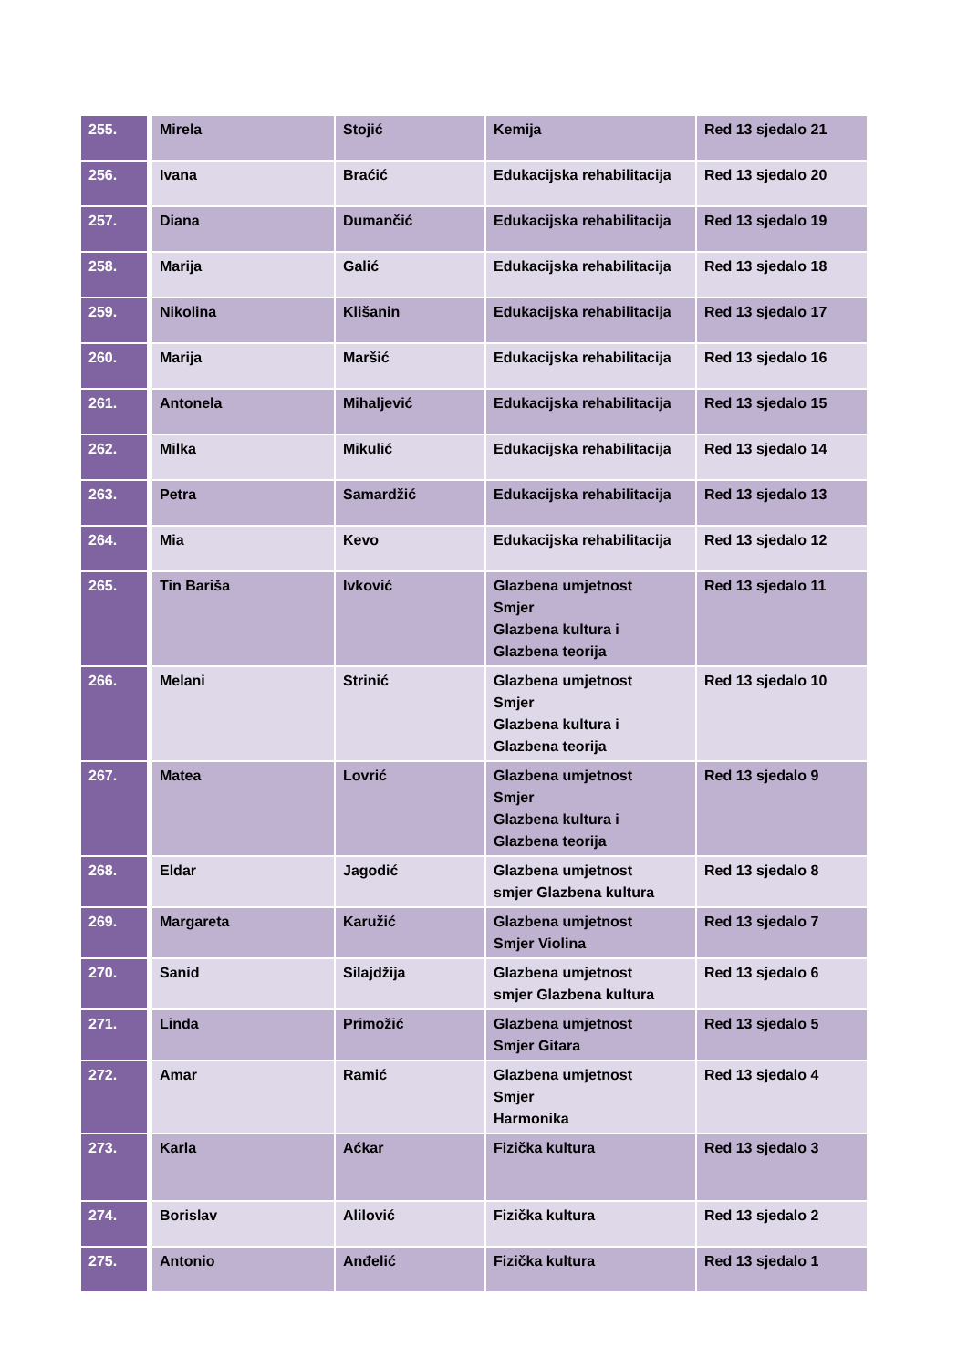| 255. | Mirela | Stojić | Kemija | Red 13 sjedalo 21 |
| 256. | Ivana | Braćić | Edukacijska rehabilitacija | Red 13 sjedalo 20 |
| 257. | Diana | Dumančić | Edukacijska rehabilitacija | Red 13 sjedalo 19 |
| 258. | Marija | Galić | Edukacijska rehabilitacija | Red 13 sjedalo 18 |
| 259. | Nikolina | Klišanin | Edukacijska rehabilitacija | Red 13 sjedalo 17 |
| 260. | Marija | Maršić | Edukacijska rehabilitacija | Red 13 sjedalo 16 |
| 261. | Antonela | Mihaljević | Edukacijska rehabilitacija | Red 13 sjedalo 15 |
| 262. | Milka | Mikulić | Edukacijska rehabilitacija | Red 13 sjedalo 14 |
| 263. | Petra | Samardžić | Edukacijska rehabilitacija | Red 13 sjedalo 13 |
| 264. | Mia | Kevo | Edukacijska rehabilitacija | Red 13 sjedalo 12 |
| 265. | Tin Bariša | Ivković | Glazbena umjetnost Smjer Glazbena kultura i Glazbena teorija | Red 13 sjedalo 11 |
| 266. | Melani | Strinić | Glazbena umjetnost Smjer Glazbena kultura i Glazbena teorija | Red 13 sjedalo 10 |
| 267. | Matea | Lovrić | Glazbena umjetnost Smjer Glazbena kultura i Glazbena teorija | Red 13 sjedalo 9 |
| 268. | Eldar | Jagodić | Glazbena umjetnost smjer Glazbena kultura | Red 13 sjedalo 8 |
| 269. | Margareta | Karužić | Glazbena umjetnost Smjer Violina | Red 13 sjedalo 7 |
| 270. | Sanid | Silajdžija | Glazbena umjetnost smjer Glazbena kultura | Red 13 sjedalo 6 |
| 271. | Linda | Primožić | Glazbena umjetnost Smjer Gitara | Red 13 sjedalo 5 |
| 272. | Amar | Ramić | Glazbena umjetnost Smjer Harmonika | Red 13 sjedalo 4 |
| 273. | Karla | Aćkar | Fizička kultura | Red 13 sjedalo 3 |
| 274. | Borislav | Alilović | Fizička kultura | Red 13 sjedalo 2 |
| 275. | Antonio | Anđelić | Fizička kultura | Red 13 sjedalo 1 |